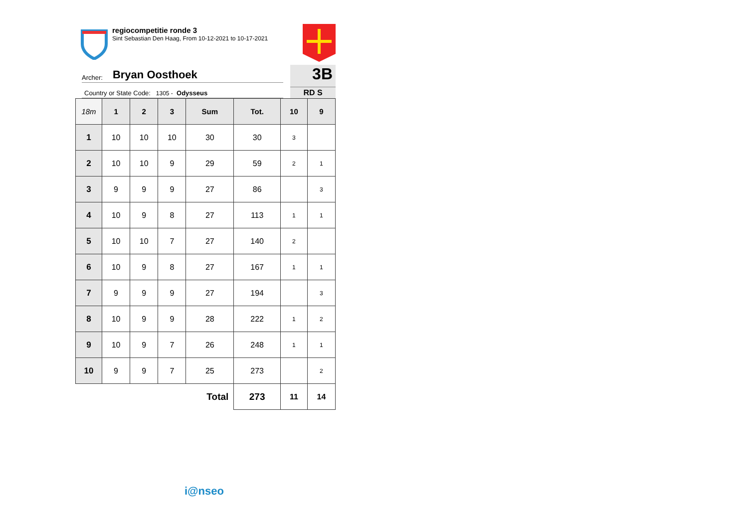regiocompetitie ronde 3
Sint Sebastian Den Haag, From 10-12-2021 to 10-17-2021
Archer: Bryan Oosthoek
Country or State Code: 1305 - Odysseus
3B
RD S
| 18m | 1 | 2 | 3 | Sum | Tot. | 10 | 9 |
| --- | --- | --- | --- | --- | --- | --- | --- |
| 1 | 10 | 10 | 10 | 30 | 30 | 3 | |
| 2 | 10 | 10 | 9 | 29 | 59 | 2 | 1 |
| 3 | 9 | 9 | 9 | 27 | 86 | | 3 |
| 4 | 10 | 9 | 8 | 27 | 113 | 1 | 1 |
| 5 | 10 | 10 | 7 | 27 | 140 | 2 | |
| 6 | 10 | 9 | 8 | 27 | 167 | 1 | 1 |
| 7 | 9 | 9 | 9 | 27 | 194 | | 3 |
| 8 | 10 | 9 | 9 | 28 | 222 | 1 | 2 |
| 9 | 10 | 9 | 7 | 26 | 248 | 1 | 1 |
| 10 | 9 | 9 | 7 | 25 | 273 | | 2 |
| Total | | | | | 273 | 11 | 14 |
i@nseo